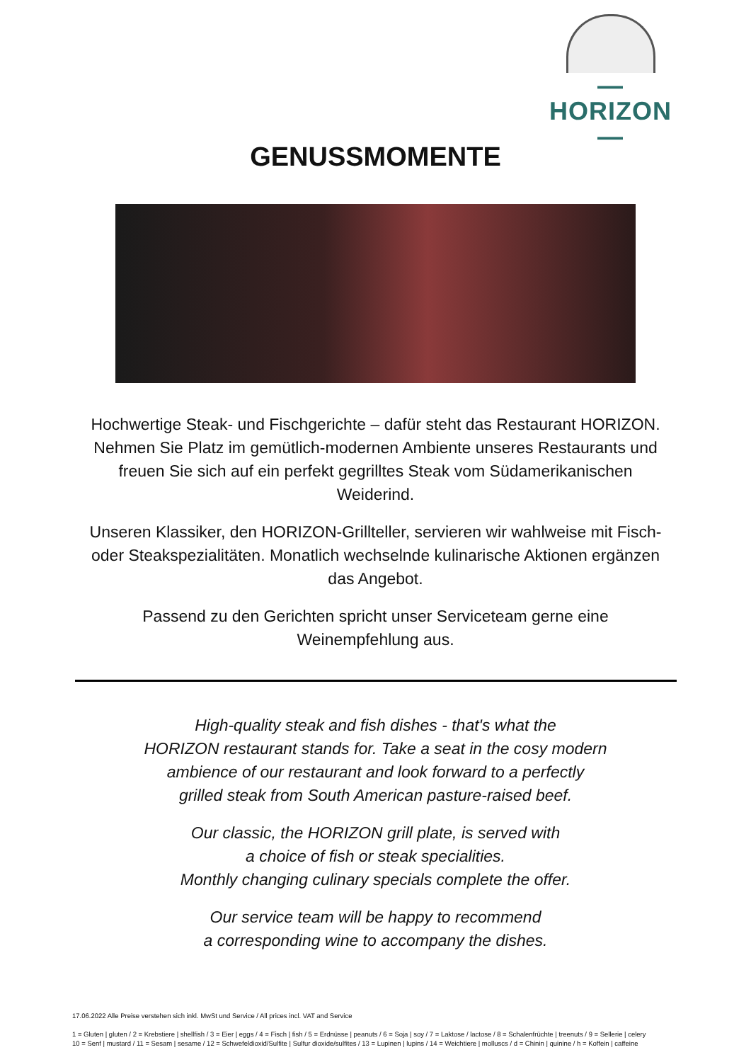—HORIZON—
GENUSSMOMENTE
Hochwertige Steak- und Fischgerichte – dafür steht das Restaurant HORIZON. Nehmen Sie Platz im gemütlich-modernen Ambiente unseres Restaurants und freuen Sie sich auf ein perfekt gegrilltes Steak vom Südamerikanischen Weiderind.
Unseren Klassiker, den HORIZON-Grillteller, servieren wir wahlweise mit Fisch- oder Steakspezialitäten. Monatlich wechselnde kulinarische Aktionen ergänzen das Angebot.
Passend zu den Gerichten spricht unser Serviceteam gerne eine Weinempfehlung aus.
High-quality steak and fish dishes - that's what the
HORIZON restaurant stands for. Take a seat in the cosy modern
ambience of our restaurant and look forward to a perfectly
grilled steak from South American pasture-raised beef.
Our classic, the HORIZON grill plate, is served with
a choice of fish or steak specialities.
Monthly changing culinary specials complete the offer.
Our service team will be happy to recommend
a corresponding wine to accompany the dishes.
17.06.2022 Alle Preise verstehen sich inkl. MwSt und Service / All prices incl. VAT and Service
1 = Gluten | gluten / 2 = Krebstiere | shellfish / 3 = Eier | eggs / 4 = Fisch | fish / 5 = Erdnüsse | peanuts / 6 = Soja | soy / 7 = Laktose / lactose / 8 = Schalenfrüchte | treenuts / 9 = Sellerie | celery
10 = Senf | mustard / 11 = Sesam | sesame / 12 = Schwefeldioxid/Sulfite | Sulfur dioxide/sulfites / 13 = Lupinen | lupins / 14 = Weichtiere | molluscs / d = Chinin | quinine / h = Koffein | caffeine